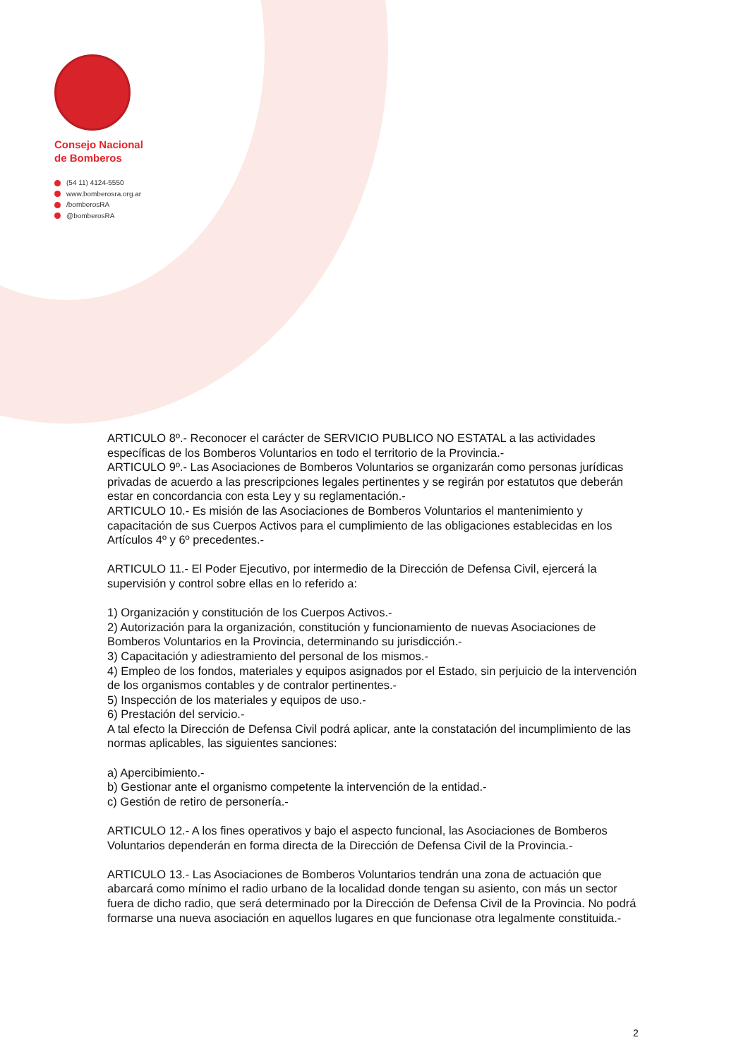Consejo Nacional
de Bomberos
(54 11) 4124-5550
www.bomberosra.org.ar
/bomberosRA
@bomberosRA
ARTICULO 8º.- Reconocer el carácter de SERVICIO PUBLICO NO ESTATAL a las actividades específicas de los Bomberos Voluntarios en todo el territorio de la Provincia.-
ARTICULO 9º.- Las Asociaciones de Bomberos Voluntarios se organizarán como personas jurídicas privadas de acuerdo a las prescripciones legales pertinentes y se regirán por estatutos que deberán estar en concordancia con esta Ley y su reglamentación.-
ARTICULO 10.- Es misión de las Asociaciones de Bomberos Voluntarios el mantenimiento y capacitación de sus Cuerpos Activos para el cumplimiento de las obligaciones establecidas en los Artículos 4º y 6º precedentes.-
ARTICULO 11.- El Poder Ejecutivo, por intermedio de la Dirección de Defensa Civil, ejercerá la supervisión y control sobre ellas en lo referido a:
1) Organización y constitución de los Cuerpos Activos.-
2) Autorización para la organización, constitución y funcionamiento de nuevas Asociaciones de Bomberos Voluntarios en la Provincia, determinando su jurisdicción.-
3) Capacitación y adiestramiento del personal de los mismos.-
4) Empleo de los fondos, materiales y equipos asignados por el Estado, sin perjuicio de la intervención de los organismos contables y de contralor pertinentes.-
5) Inspección de los materiales y equipos de uso.-
6) Prestación del servicio.-
A tal efecto la Dirección de Defensa Civil podrá aplicar, ante la constatación del incumplimiento de las normas aplicables, las siguientes sanciones:
a) Apercibimiento.-
b) Gestionar ante el organismo competente la intervención de la entidad.-
c) Gestión de retiro de personería.-
ARTICULO 12.- A los fines operativos y bajo el aspecto funcional, las Asociaciones de Bomberos Voluntarios dependerán en forma directa de la Dirección de Defensa Civil de la Provincia.-
ARTICULO 13.- Las Asociaciones de Bomberos Voluntarios tendrán una zona de actuación que abarcará como mínimo el radio urbano de la localidad donde tengan su asiento, con más un sector fuera de dicho radio, que será determinado por la Dirección de Defensa Civil de la Provincia. No podrá formarse una nueva asociación en aquellos lugares en que funcionase otra legalmente constituida.-
2